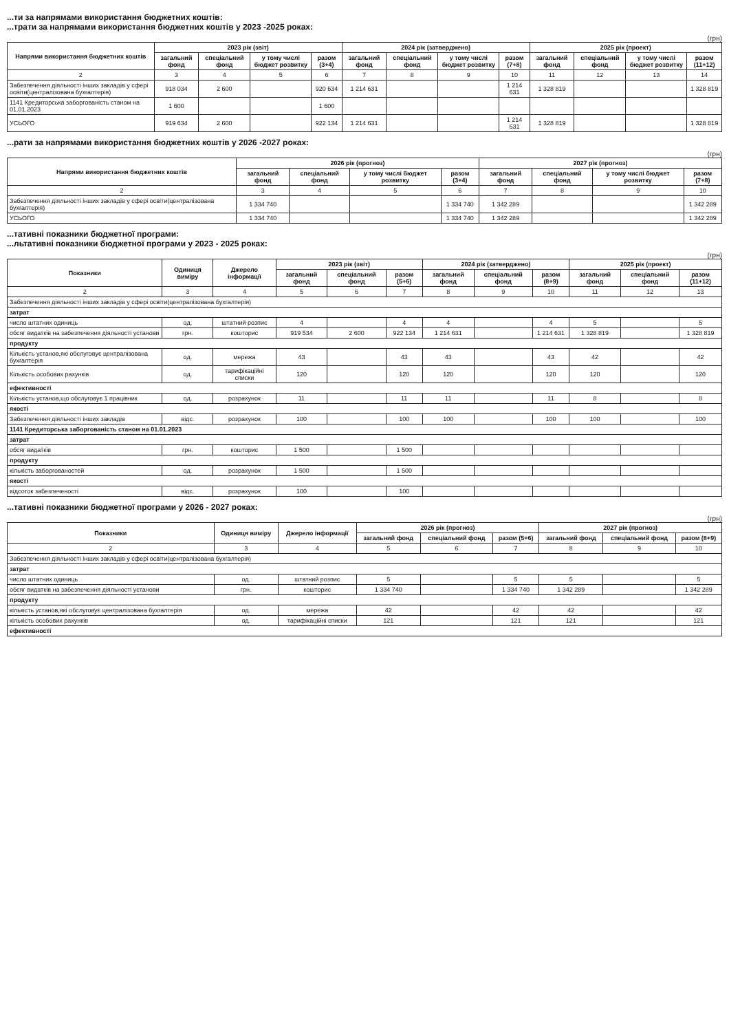...ти за напрямами використання бюджетних коштів:
...трати за напрямами використання бюджетних коштів у 2023 -2025 роках:
(грн)
| Напрями використання бюджетних коштів | 2023 рік (звіт) | | | | 2024 рік (затверджено) | | | | 2025 рік (проект) | | | |
| --- | --- | --- | --- | --- | --- | --- | --- | --- | --- | --- | --- | --- |
| | загальний фонд | спеціальний фонд | у тому числі бюджет розвитку | разом (3+4) | загальний фонд | спеціальний фонд | у тому числі бюджет розвитку | разом (7+8) | загальний фонд | спеціальний фонд | у тому числі бюджет розвитку | разом (11+12) |
| 2 | 3 | 4 | 5 | 6 | 7 | 8 | 9 | 10 | 11 | 12 | 13 | 14 |
| Забезпечення діяльності інших закладів у сфері освіти(централізована бухгалтерія) | 918 034 | 2 600 | | 920 634 | 1 214 631 | | | 1 214 631 | 1 328 819 | | | 1 328 819 |
| 1141 Кредиторська заборгованість станом на 01.01.2023 | 1 600 | | | 1 600 | | | | | | | | |
| УСЬОГО | 919 634 | 2 600 | | 922 134 | 1 214 631 | | | 1 214 631 | 1 328 819 | | | 1 328 819 |
...рати за напрямами використання бюджетних коштів у 2026 -2027 роках:
(грн)
| Напрями використання бюджетних коштів | 2026 рік (прогноз) | | | | 2027 рік (прогноз) | | | |
| --- | --- | --- | --- | --- | --- | --- | --- | --- |
| | загальний фонд | спеціальний фонд | у тому числі бюджет розвитку | разом (3+4) | загальний фонд | спеціальний фонд | у тому числі бюджет розвитку | разом (7+8) |
| 2 | 3 | 4 | 5 | 6 | 7 | 8 | 9 | 10 |
| Забезпечення діяльності інших закладів у сфері освіти(централізована бухгалтерія) | 1 334 740 | | | 1 334 740 | 1 342 289 | | | 1 342 289 |
| УСЬОГО | 1 334 740 | | | 1 334 740 | 1 342 289 | | | 1 342 289 |
...тативні показники бюджетної програми:
...льтативні показники бюджетної програми у 2023 - 2025 роках:
(грн)
| Показники | Одиниця виміру | Джерело інформації | 2023 рік (звіт) | | | 2024 рік (затверджено) | | | 2025 рік (проект) | | |
| --- | --- | --- | --- | --- | --- | --- | --- | --- | --- | --- | --- |
| | | | загальний фонд | спеціальний фонд | разом (5+6) | загальний фонд | спеціальний фонд | разом (8+9) | загальний фонд | спеціальний фонд | разом (11+12) |
| 2 | 3 | 4 | 5 | 6 | 7 | 8 | 9 | 10 | 11 | 12 | 13 |
| Забезпечення діяльності інших закладів у сфері освіти(централізована бухгалтерія) | | | | | | | | | | | |
| затрат | | | | | | | | | | | |
| число штатних одиниць | од. | штатний розпис | 4 | | 4 | 4 | | 4 | 5 | | 5 |
| обсяг видатків на забезпечення діяльності установи | грн. | кошторис | 919 534 | 2 600 | 922 134 | 1 214 631 | | 1 214 631 | 1 328 819 | | 1 328 819 |
| продукту | | | | | | | | | | | |
| Кількість установ,які обслуговує централізована бухгалтерія | од. | мережа | 43 | | 43 | 43 | | 43 | 42 | | 42 |
| Кількість особових рахунків | од. | тарифікаційні списки | 120 | | 120 | 120 | | 120 | 120 | | 120 |
| ефективності | | | | | | | | | | | |
| Кількість установ,що обслуговує 1 працівник | од. | розрахунок | 11 | | 11 | 11 | | 11 | 8 | | 8 |
| якості | | | | | | | | | | | |
| Забезпечення діяльності інших закладів | відс. | розрахунок | 100 | | 100 | 100 | | 100 | 100 | | 100 |
| 1141 Кредиторська заборгованість станом на 01.01.2023 | | | | | | | | | | | |
| затрат | | | | | | | | | | | |
| обсяг видатків | грн. | кошторис | 1 500 | | 1 500 | | | | | | |
| продукту | | | | | | | | | | | |
| кількість заборгованостей | од. | розрахунок | 1 500 | | 1 500 | | | | | | |
| якості | | | | | | | | | | | |
| відсоток забезпеченості | відс. | розрахунок | 100 | | 100 | | | | | | |
...тативні показники бюджетної програми у 2026 - 2027 роках:
(грн)
| Показники | Одиниця виміру | Джерело інформації | 2026 рік (прогноз) | | | 2027 рік (прогноз) | | |
| --- | --- | --- | --- | --- | --- | --- | --- | --- |
| | | | загальний фонд | спеціальний фонд | разом (5+6) | загальний фонд | спеціальний фонд | разом (8+9) |
| 2 | 3 | 4 | 5 | 6 | 7 | 8 | 9 | 10 |
| Забезпечення діяльності інших закладів у сфері освіти(централізована бухгалтерія) | | | | | | | | |
| затрат | | | | | | | | |
| число штатних одиниць | од. | штатний розпис | 5 | | 5 | 5 | | 5 |
| обсяг видатків на забезпечення діяльності установи | грн. | кошторис | 1 334 740 | | 1 334 740 | 1 342 289 | | 1 342 289 |
| продукту | | | | | | | | |
| кількість установ,які обслуговує централізована бухгалтерія | од. | мережа | 42 | | 42 | 42 | | 42 |
| кількість особових рахунків | од. | тарифікаційні списки | 121 | | 121 | 121 | | 121 |
| ефективності | | | | | | | | |